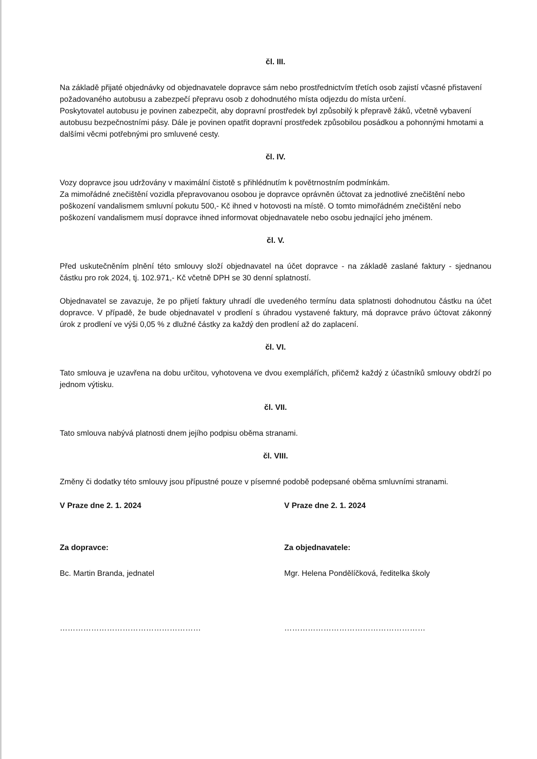čl. III.
Na základě přijaté objednávky od objednavatele dopravce sám nebo prostřednictvím třetích osob zajistí včasné přistavení požadovaného autobusu a zabezpečí přepravu osob z dohodnutého místa odjezdu do místa určení.
Poskytovatel autobusu je povinen zabezpečit, aby dopravní prostředek byl způsobilý k přepravě žáků, včetně vybavení autobusu bezpečnostními pásy. Dále je povinen opatřit dopravní prostředek způsobilou posádkou a pohonnými hmotami a dalšími věcmi potřebnými pro smluvené cesty.
čl. IV.
Vozy dopravce jsou udržovány v maximální čistotě s přihlédnutím k povětrnostním podmínkám.
Za mimořádné znečištění vozidla přepravovanou osobou je dopravce oprávněn účtovat za jednotlivé znečištění nebo poškození vandalismem smluvní pokutu 500,- Kč ihned v hotovosti na místě. O tomto mimořádném znečištění nebo poškození vandalismem musí dopravce ihned informovat objednavatele nebo osobu jednající jeho jménem.
čl. V.
Před uskutečněním plnění této smlouvy složí objednavatel na účet dopravce - na základě zaslané faktury - sjednanou částku pro rok 2024, tj. 102.971,- Kč včetně DPH se 30 denní splatností.
Objednavatel se zavazuje, že po přijetí faktury uhradí dle uvedeného termínu data splatnosti dohodnutou částku na účet dopravce. V případě, že bude objednavatel v prodlení s úhradou vystavené faktury, má dopravce právo účtovat zákonný úrok z prodlení ve výši 0,05 % z dlužné částky za každý den prodlení až do zaplacení.
čl. VI.
Tato smlouva je uzavřena na dobu určitou, vyhotovena ve dvou exemplářích, přičemž každý z účastníků smlouvy obdrží po jednom výtisku.
čl. VII.
Tato smlouva nabývá platnosti dnem jejího podpisu oběma stranami.
čl. VIII.
Změny či dodatky této smlouvy jsou přípustné pouze v písemné podobě podepsané oběma smluvními stranami.
V Praze dne 2. 1. 2024 V Praze dne 2. 1. 2024
Za dopravce: Za objednavatele:
Bc. Martin Branda, jednatel Mgr. Helena Pondělíčková, ředitelka školy
……………………………………………… ………………………………………………